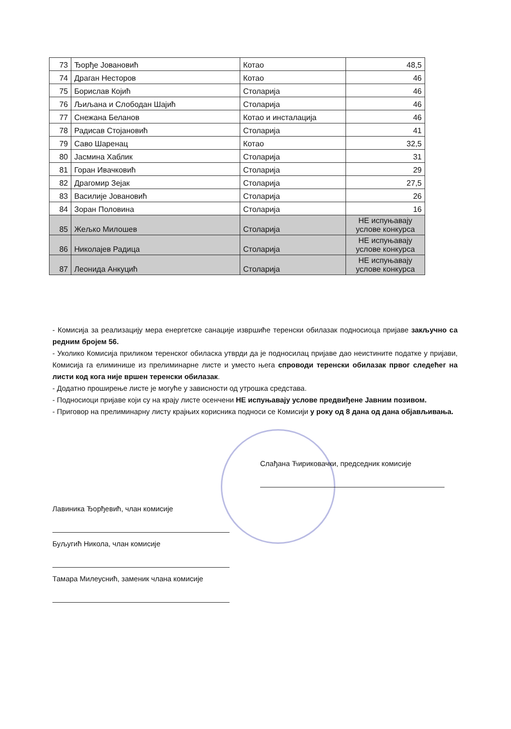| 73 | Ђорђе Јовановић | Котао | 48,5 |
| 74 | Драган Несторов | Котао | 46 |
| 75 | Борислав Којић | Столарија | 46 |
| 76 | Љиљана и Слободан Шајић | Столарија | 46 |
| 77 | Снежана Беланов | Котао и инсталација | 46 |
| 78 | Радисав Стојановић | Столарија | 41 |
| 79 | Саво Шаренац | Котао | 32,5 |
| 80 | Јасмина Хаблик | Столарија | 31 |
| 81 | Горан Ивачковић | Столарија | 29 |
| 82 | Драгомир Зејак | Столарија | 27,5 |
| 83 | Василије Јовановић | Столарија | 26 |
| 84 | Зоран Половина | Столарија | 16 |
| 85 | Жељко Милошев | Столарија | НЕ испуњавају услове конкурса |
| 86 | Николајев Радица | Столарија | НЕ испуњавају услове конкурса |
| 87 | Леонида Анкуцић | Столарија | НЕ испуњавају услове конкурса |
- Комисија за реализацију мера енергетске санације извршиће теренски обилазак подносиоца пријаве закључно са редним бројем 56.
- Уколико Комисија приликом теренског обиласка утврди да је подносилац пријаве дао неистините податке у пријави, Комисија га елиминише из прелиминарне листе и уместо њега спроводи теренски обилазак првог следећег на листи код кога није вршен теренски обилазак.
- Додатно проширење листе је могуће у зависности од утрошка средстава.
- Подносиоци пријаве који су на крају листе осенчени НЕ испуњавају услове предвиђене Јавним позивом.
- Приговор на прелиминарну листу крајњих корисника подноси се Комисији у року од 8 дана од дана објављивања.
Слађана Ћириковачки, председник комисије
Лавиника Ђорђевић, члан комисије
Буљугић Никола, члан комисије
Тамара Милеуснић, заменик члана комисије